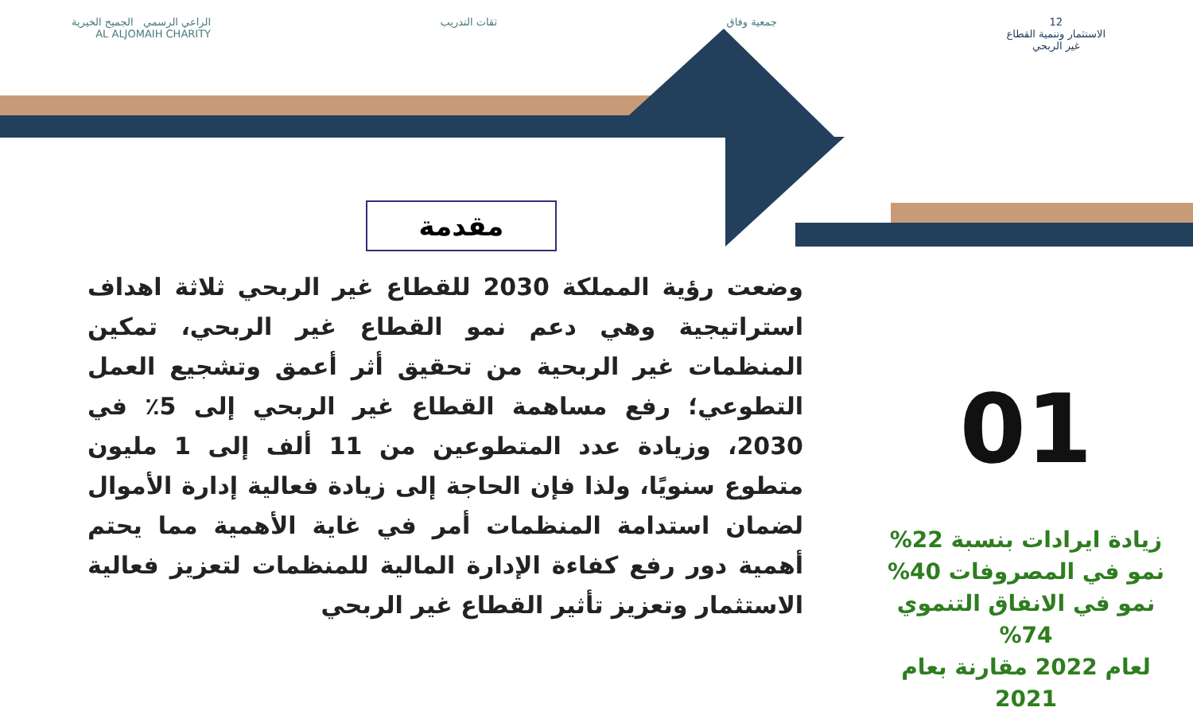12
الاستثمار وتنمية القطاع
غير الربحي
جمعية وفاق ثقات التدريب الراعي الرسمي الجميح الخيرية
AL ALJOMAIH CHARITY
مقدمة
وضعت رؤية المملكة 2030 للقطاع غير الربحي ثلاثة اهداف استراتيجية وهي دعم نمو القطاع غير الربحي، تمكين المنظمات غير الربحية من تحقيق أثر أعمق وتشجيع العمل التطوعي؛ رفع مساهمة القطاع غير الربحي إلى 5٪ في 2030، وزيادة عدد المتطوعين من 11 ألف إلى 1 مليون متطوع سنويًا، ولذا فإن الحاجة إلى زيادة فعالية إدارة الأموال لضمان استدامة المنظمات أمر في غاية الأهمية مما يحتم أهمية دور رفع كفاءة الإدارة المالية للمنظمات لتعزيز فعالية الاستثمار وتعزيز تأثير القطاع غير الربحي
01
زيادة ايرادات بنسبة 22%
نمو في المصروفات 40%
نمو في الانفاق التنموي 74%
لعام 2022 مقارنة بعام 2021